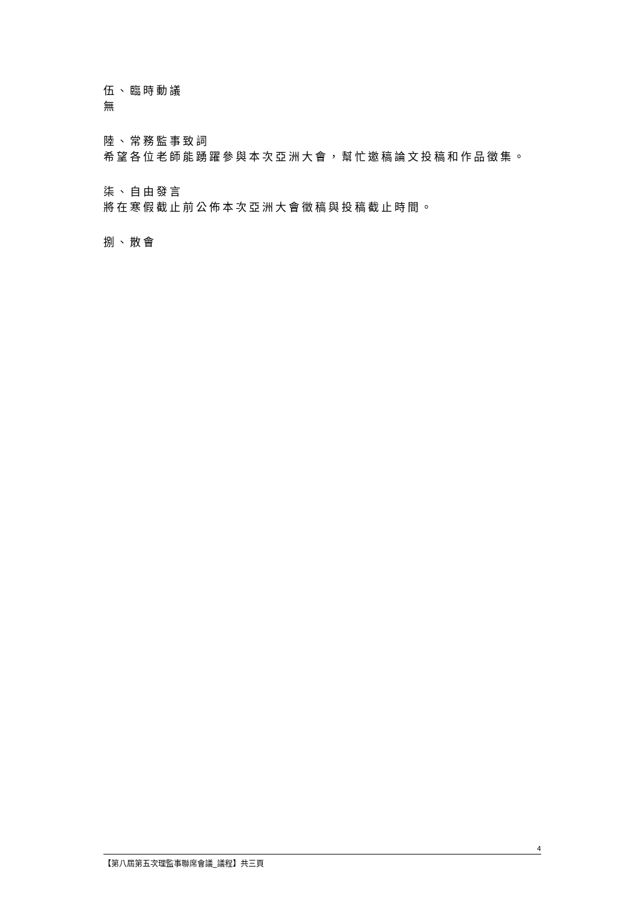伍、臨時動議
無
陸、常務監事致詞
希望各位老師能踴躍參與本次亞洲大會，幫忙邀稿論文投稿和作品徵集。
柒、自由發言
將在寒假截止前公佈本次亞洲大會徵稿與投稿截止時間。
捌、散會
4
【第八屆第五次理監事聯席會議_議程】共三頁